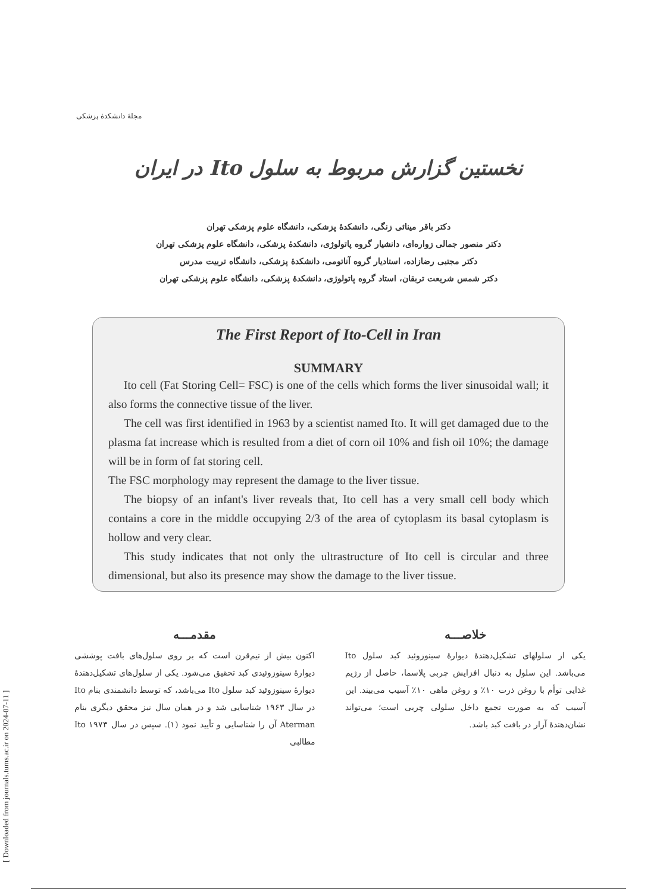[ Downloaded from journals.tums.ac.ir on 2024-07-11 ]
مجلهٔ دانشکدهٔ پزشکی
نخستین گزارش مربوط به سلول Ito در ایران
دکتر باقر مینائی زنگی، دانشکدهٔ پزشکی، دانشگاه علوم پزشکی تهران
دکتر منصور جمالی زواره‌ای، دانشیار گروه پاتولوژی، دانشکدهٔ پزشکی، دانشگاه علوم پزشکی تهران
دکتر مجتبی رضازاده، استادیار گروه آناتومی، دانشکدهٔ پزشکی، دانشگاه تربیت مدرس
دکتر شمس شریعت تربقان، استاد گروه پاتولوژی، دانشکدهٔ پزشکی، دانشگاه علوم پزشکی تهران
The First Report of Ito-Cell in Iran
SUMMARY
Ito cell (Fat Storing Cell= FSC) is one of the cells which forms the liver sinusoidal wall; it also forms the connective tissue of the liver.
The cell was first identified in 1963 by a scientist named Ito. It will get damaged due to the plasma fat increase which is resulted from a diet of corn oil 10% and fish oil 10%; the damage will be in form of fat storing cell.
The FSC morphology may represent the damage to the liver tissue.
The biopsy of an infant's liver reveals that, Ito cell has a very small cell body which contains a core in the middle occupying 2/3 of the area of cytoplasm its basal cytoplasm is hollow and very clear.
This study indicates that not only the ultrastructure of Ito cell is circular and three dimensional, but also its presence may show the damage to the liver tissue.
خلاصـــه
یکی از سلولهای تشکیل‌دهندهٔ دیوارهٔ سینوزوئید کبد سلول Ito می‌باشد. این سلول به دنبال افزایش چربی پلاسما، حاصل از رژیم غذایی توأم با روغن ذرت ۱۰٪ و روغن ماهی ۱۰٪ آسیب می‌بیند. این آسیب که به صورت تجمع داخل سلولی چربی است؛ می‌تواند نشان‌دهندهٔ آزار در بافت کبد باشد.
مقدمـــه
اکنون بیش از نیم‌قرن است که بر روی سلول‌های بافت پوششی دیوارهٔ سینوزوئیدی کبد تحقیق می‌شود. یکی از سلول‌های تشکیل‌دهندهٔ دیوارهٔ سینوزوئید کبد سلول Ito می‌باشد، که توسط دانشمندی بنام Ito در سال ۱۹۶۳ شناسایی شد و در همان سال نیز محقق دیگری بنام Aterman آن را شناسایی و تأیید نمود (۱). سپس در سال ۱۹۷۳ Ito مطالبی